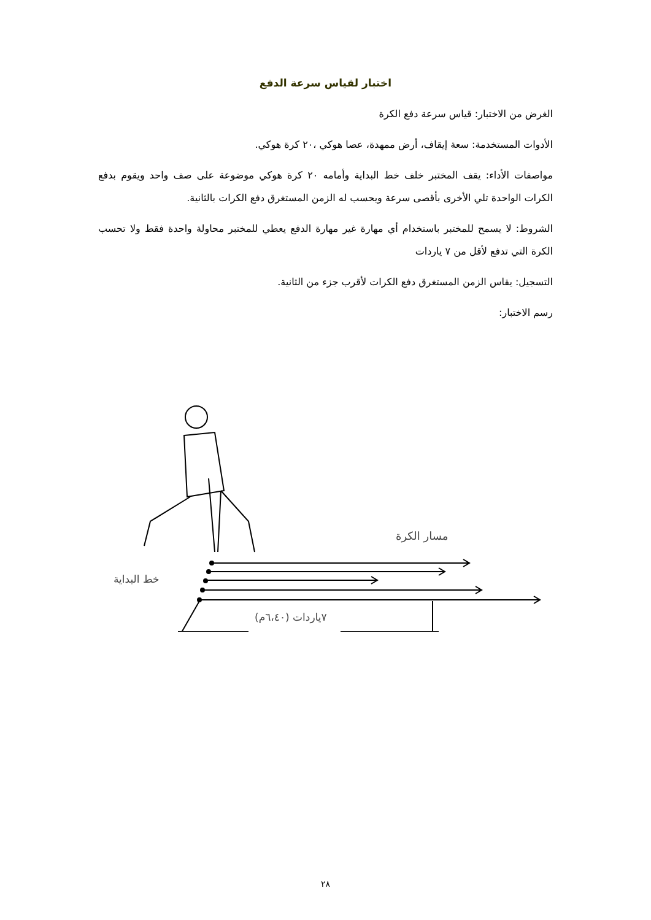اختبار لقياس سرعة الدفع
الغرض من الاختبار: قياس سرعة دفع الكرة
الأدوات المستخدمة: سعة إيقاف، أرض ممهدة، عصا هوكي ،٢٠ كرة هوكي.
مواصفات الأداء: يقف المختبر خلف خط البداية وأمامه ٢٠ كرة هوكي موضوعة على صف واحد ويقوم بدفع الكرات الواحدة تلي الأخرى بأقصى سرعة ويحسب له الزمن المستغرق دفع الكرات بالثانية.
الشروط: لا يسمح للمختبر باستخدام أي مهارة غير مهارة الدفع يعطي للمختبر محاولة واحدة فقط ولا تحسب الكرة التي تدفع لأقل من ٧ ياردات
التسجيل: يقاس الزمن المستغرق دفع الكرات لأقرب جزء من الثانية.
رسم الاختبار:
مسار الكرة
خط البداية
٧ياردات (٦،٤٠م)
٢٨